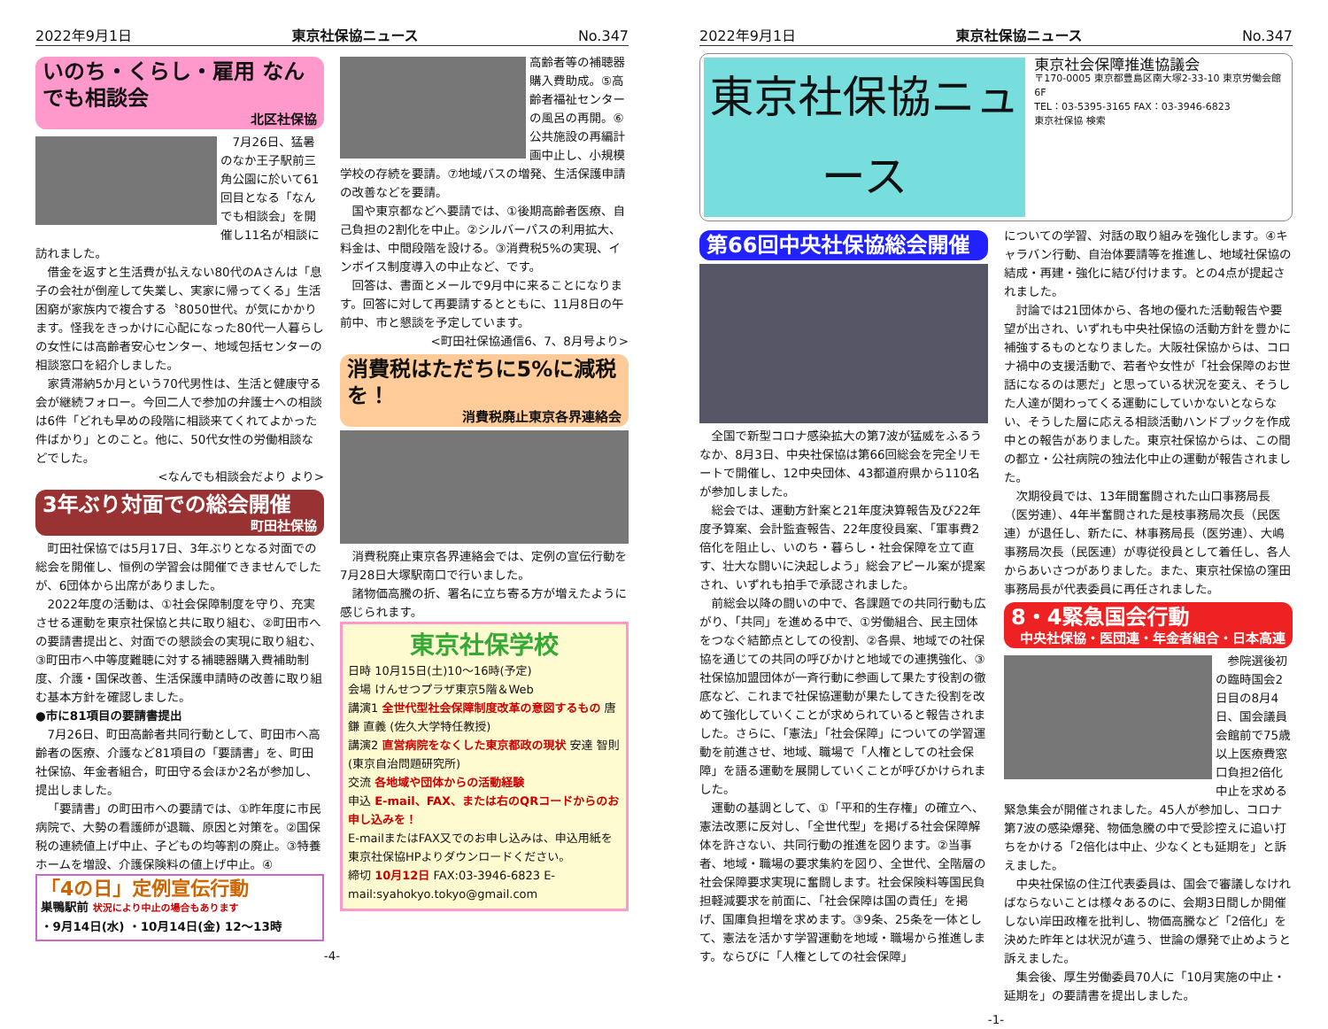2022年9月1日 東京社保協ニュース No.347
いのち・くらし・雇用 なんでも相談会
北区社保協
7月26日、猛暑のなか王子駅前三角公園に於いて61回目となる「なんでも相談会」を開催し11名が相談に訪れました。
借金を返すと生活費が払えない80代のAさんは「息子の会社が倒産して失業し、実家に帰ってくる」生活困窮が家族内で複合する〝8050世代〟が気にかかります。怪我をきっかけに心配になった80代一人暮らしの女性には高齢者安心センター、地域包括センターの相談窓口を紹介しました。
家賃滞納5か月という70代男性は、生活と健康守る会が継続フォロー。今回二人で参加の弁護士への相談は6件「どれも早めの段階に相談来てくれてよかった件ばかり」とのこと。他に、50代女性の労働相談などでした。
<なんでも相談会だより より>
3年ぶり対面での総会開催
町田社保協
町田社保協では5月17日、3年ぶりとなる対面での総会を開催し、恒例の学習会は開催できませんでしたが、6団体から出席がありました。
2022年度の活動は、①社会保障制度を守り、充実させる運動を東京社保協と共に取り組む、②町田市への要請書提出と、対面での懇談会の実現に取り組む、③町田市へ中等度難聴に対する補聴器購入費補助制度、介護・国保改善、生活保護申請時の改善に取り組む基本方針を確認しました。
●市に81項目の要請書提出
7月26日、町田高齢者共同行動として、町田市へ高齢者の医療、介護など81項目の「要請書」を、町田社保協、年金者組合，町田守る会ほか2名が参加し、提出しました。
「要請書」の町田市への要請では、①昨年度に市民病院で、大勢の看護師が退職、原因と対策を。②国保税の連続値上げ中止、子どもの均等割の廃止。③特養ホームを増設、介護保険料の値上げ中止。④
「4の日」定例宣伝行動
巣鴨駅前 状況により中止の場合もあります
・9月14日(水) ・10月14日(金) 12～13時
高齢者等の補聴器購入費助成。⑤高齢者福祉センターの風呂の再開。⑥公共施設の再編計画中止し、小規模学校の存続を要請。⑦地域バスの増発、生活保護申請の改善などを要請。
国や東京都などへ要請では、①後期高齢者医療、自己負担の2割化を中止。②シルバーパスの利用拡大、料金は、中間段階を設ける。③消費税5%の実現、インボイス制度導入の中止など、です。
回答は、書面とメールで9月中に来ることになります。回答に対して再要請するとともに、11月8日の午前中、市と懇談を予定しています。
<町田社保協通信6、7、8月号より>
消費税はただちに5%に減税を！
消費税廃止東京各界連絡会
消費税廃止東京各界連絡会では、定例の宣伝行動を7月28日大塚駅南口で行いました。
諸物価高騰の折、署名に立ち寄る方が増えたように感じられます。
東京社保学校
日時 10月15日(土)10～16時(予定)
会場 けんせつプラザ東京5階＆Web
講演1 全世代型社会保障制度改革の意図するもの 唐鎌 直義 (佐久大学特任教授)
講演2 直営病院をなくした東京都政の現状 安達 智則 (東京自治問題研究所)
交流 各地域や団体からの活動経験
申込 E-mail、FAX、または右のQRコードからのお申し込みを！
E-mailまたはFAX又でのお申し込みは、申込用紙を東京社保協HPよりダウンロードください。
締切 10月12日 FAX:03-3946-6823 E-mail:syahokyo.tokyo@gmail.com
-4-
2022年9月1日 東京社保協ニュース No.347
東京社保協ニュース
東京社会保障推進協議会
〒170-0005 東京都豊島区南大塚2-33-10 東京労働会館6F
TEL：03-5395-3165 FAX：03-3946-6823
東京社保協 検索
第66回中央社保協総会開催
全国で新型コロナ感染拡大の第7波が猛威をふるうなか、8月3日、中央社保協は第66回総会を完全リモートで開催し、12中央団体、43都道府県から110名が参加しました。
総会では、運動方針案と21年度決算報告及び22年度予算案、会計監査報告、22年度役員案、「軍事費2倍化を阻止し、いのち・暮らし・社会保障を立て直す、壮大な闘いに決起しよう」総会アピール案が提案され、いずれも拍手で承認されました。
前総会以降の闘いの中で、各課題での共同行動も広がり、「共同」を進める中で、①労働組合、民主団体をつなぐ結節点としての役割、②各県、地域での社保協を通じての共同の呼びかけと地域での連携強化、③社保協加盟団体が一斉行動に参画して果たす役割の徹底など、これまで社保協運動が果たしてきた役割を改めて強化していくことが求められていると報告されました。さらに、「憲法」「社会保障」についての学習運動を前進させ、地域、職場で「人権としての社会保障」を語る運動を展開していくことが呼びかけられました。
運動の基調として、①「平和的生存権」の確立へ、憲法改悪に反対し、「全世代型」を掲げる社会保障解体を許さない、共同行動の推進を図ります。②当事者、地域・職場の要求集約を図り、全世代、全階層の社会保障要求実現に奮闘します。社会保険料等国民負担軽減要求を前面に、「社会保障は国の責任」を掲げ、国庫負担増を求めます。③9条、25条を一体として、憲法を活かす学習運動を地域・職場から推進します。ならびに「人権としての社会保障」
についての学習、対話の取り組みを強化します。④キャラバン行動、自治体要請等を推進し、地域社保協の結成・再建・強化に結び付けます。との4点が提起されました。
討論では21団体から、各地の優れた活動報告や要望が出され、いずれも中央社保協の活動方針を豊かに補強するものとなりました。大阪社保協からは、コロナ禍中の支援活動で、若者や女性が「社会保障のお世話になるのは悪だ」と思っている状況を変え、そうした人達が関わってくる運動にしていかないとならない、そうした層に応える相談活動ハンドブックを作成中との報告がありました。東京社保協からは、この間の都立・公社病院の独法化中止の運動が報告されました。
次期役員では、13年間奮闘された山口事務局長（医労連）、4年半奮闘された是枝事務局次長（民医連）が退任し、新たに、林事務局長（医労連）、大嶋事務局次長（民医連）が専従役員として着任し、各人からあいさつがありました。また、東京社保協の窪田事務局長が代表委員に再任されました。
8・4緊急国会行動
中央社保協・医団連・年金者組合・日本高連
参院選後初の臨時国会2日目の8月4日、国会議員会館前で75歳以上医療費窓口負担2倍化中止を求める緊急集会が開催されました。45人が参加し、コロナ第7波の感染爆発、物価急騰の中で受診控えに追い打ちをかける「2倍化は中止、少なくとも延期を」と訴えました。
中央社保協の住江代表委員は、国会で審議しなければならないことは様々あるのに、会期3日間しか開催しない岸田政権を批判し、物価高騰など「2倍化」を決めた昨年とは状況が違う、世論の爆発で止めようと訴えました。
集会後、厚生労働委員70人に「10月実施の中止・延期を」の要請書を提出しました。
-1-